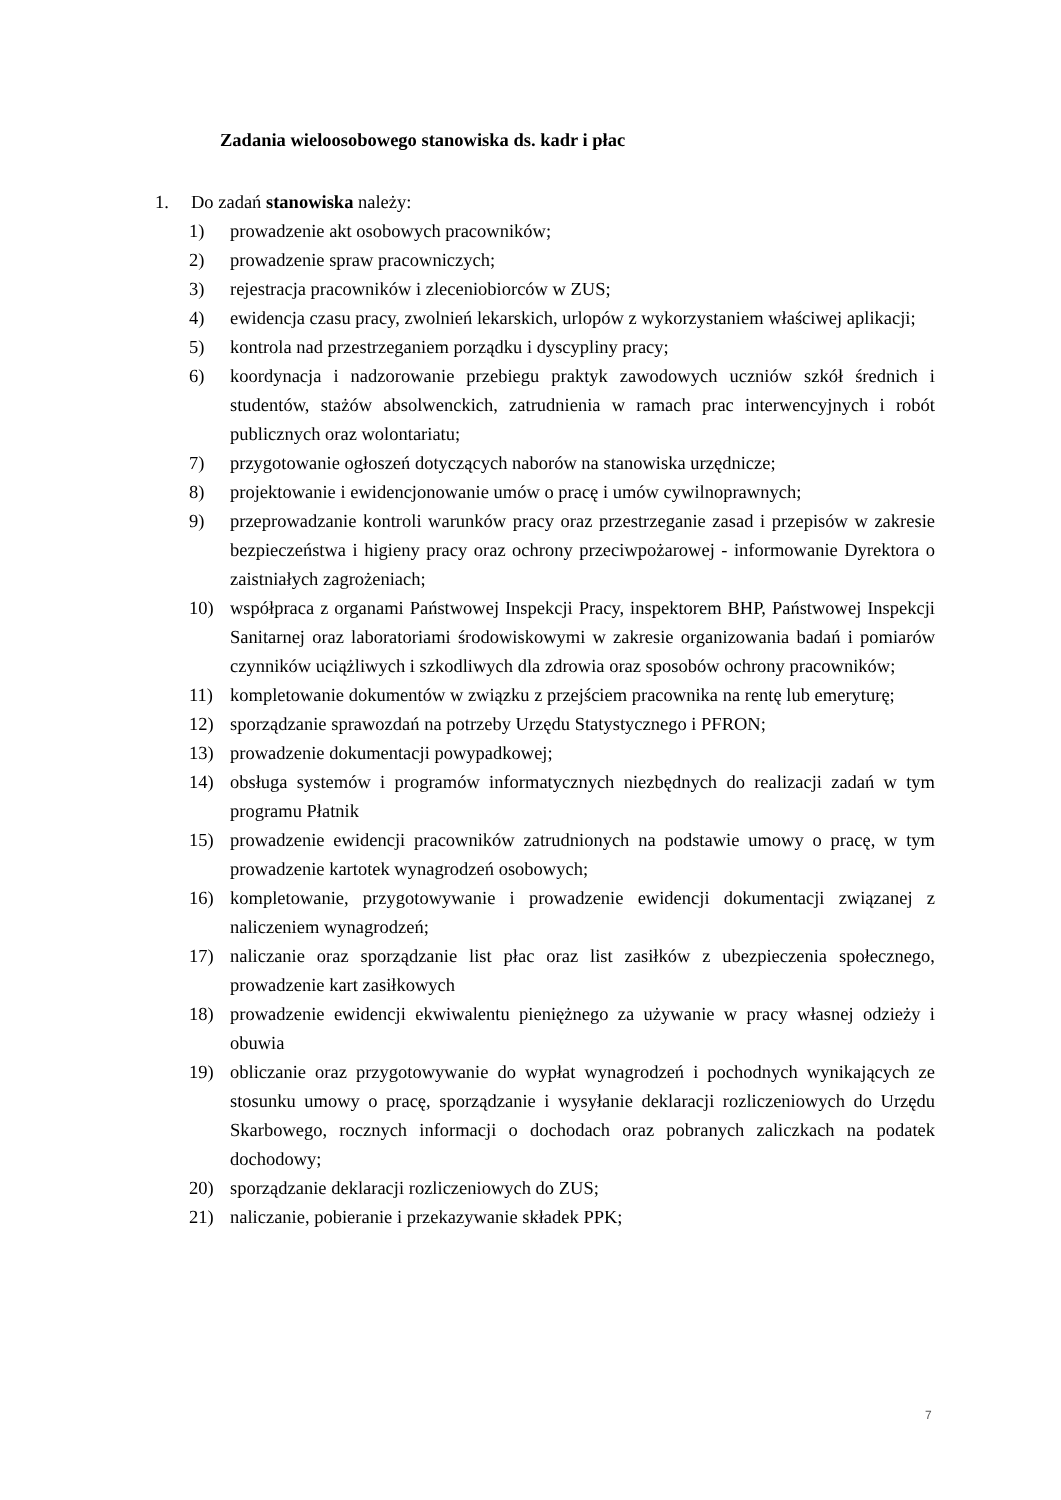Zadania wieloosobowego stanowiska ds. kadr i płac
1. Do zadań stanowiska należy:
1) prowadzenie akt osobowych pracowników;
2) prowadzenie spraw pracowniczych;
3) rejestracja pracowników i zleceniobiorców w ZUS;
4) ewidencja czasu pracy, zwolnień lekarskich, urlopów z wykorzystaniem właściwej aplikacji;
5) kontrola nad przestrzeganiem porządku i dyscypliny pracy;
6) koordynacja i nadzorowanie przebiegu praktyk zawodowych uczniów szkół średnich i studentów, stażów absolwenckich, zatrudnienia w ramach prac interwencyjnych i robót publicznych oraz wolontariatu;
7) przygotowanie ogłoszeń dotyczących naborów na stanowiska urzędnicze;
8) projektowanie i ewidencjonowanie umów o pracę i umów cywilnoprawnych;
9) przeprowadzanie kontroli warunków pracy oraz przestrzeganie zasad i przepisów w zakresie bezpieczeństwa i higieny pracy oraz ochrony przeciwpożarowej - informowanie Dyrektora o zaistniałych zagrożeniach;
10) współpraca z organami Państwowej Inspekcji Pracy, inspektorem BHP, Państwowej Inspekcji Sanitarnej oraz laboratoriami środowiskowymi w zakresie organizowania badań i pomiarów czynników uciążliwych i szkodliwych dla zdrowia oraz sposobów ochrony pracowników;
11) kompletowanie dokumentów w związku z przejściem pracownika na rentę lub emeryturę;
12) sporządzanie sprawozdań na potrzeby Urzędu Statystycznego i PFRON;
13) prowadzenie dokumentacji powypadkowej;
14) obsługa systemów i programów informatycznych niezbędnych do realizacji zadań w tym programu Płatnik
15) prowadzenie ewidencji pracowników zatrudnionych na podstawie umowy o pracę, w tym prowadzenie kartotek wynagrodzeń osobowych;
16) kompletowanie, przygotowywanie i prowadzenie ewidencji dokumentacji związanej z naliczeniem wynagrodzeń;
17) naliczanie oraz sporządzanie list płac oraz list zasiłków z ubezpieczenia społecznego, prowadzenie kart zasiłkowych
18) prowadzenie ewidencji ekwiwalentu pieniężnego za używanie w pracy własnej odzieży i obuwia
19) obliczanie oraz przygotowywanie do wypłat wynagrodzeń i pochodnych wynikających ze stosunku umowy o pracę, sporządzanie i wysyłanie deklaracji rozliczeniowych do Urzędu Skarbowego, rocznych informacji o dochodach oraz pobranych zaliczkach na podatek dochodowy;
20) sporządzanie deklaracji rozliczeniowych do ZUS;
21) naliczanie, pobieranie i przekazywanie składek PPK;
7